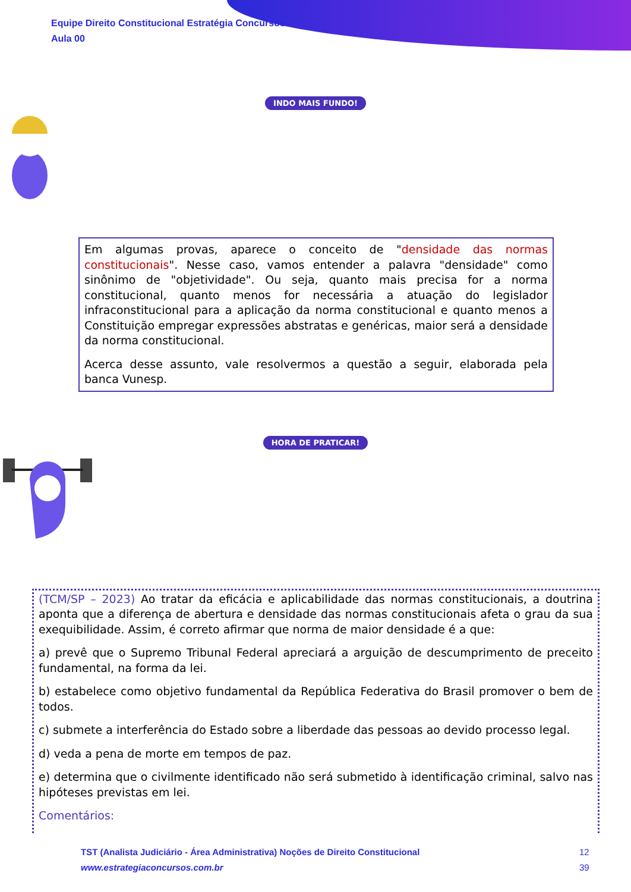Equipe Direito Constitucional Estratégia Concursos
Aula 00
INDO MAIS FUNDO!
Em algumas provas, aparece o conceito de "densidade das normas constitucionais". Nesse caso, vamos entender a palavra "densidade" como sinônimo de "objetividade". Ou seja, quanto mais precisa for a norma constitucional, quanto menos for necessária a atuação do legislador infraconstitucional para a aplicação da norma constitucional e quanto menos a Constituição empregar expressões abstratas e genéricas, maior será a densidade da norma constitucional.
Acerca desse assunto, vale resolvermos a questão a seguir, elaborada pela banca Vunesp.
HORA DE PRATICAR!
(TCM/SP – 2023) Ao tratar da eficácia e aplicabilidade das normas constitucionais, a doutrina aponta que a diferença de abertura e densidade das normas constitucionais afeta o grau da sua exequibilidade. Assim, é correto afirmar que norma de maior densidade é a que:
a) prevê que o Supremo Tribunal Federal apreciará a arguição de descumprimento de preceito fundamental, na forma da lei.
b) estabelece como objetivo fundamental da República Federativa do Brasil promover o bem de todos.
c) submete a interferência do Estado sobre a liberdade das pessoas ao devido processo legal.
d) veda a pena de morte em tempos de paz.
e) determina que o civilmente identificado não será submetido à identificação criminal, salvo nas hipóteses previstas em lei.
Comentários:
TST (Analista Judiciário - Área Administrativa) Noções de Direito Constitucional
www.estrategiaconcursos.com.br
12
39